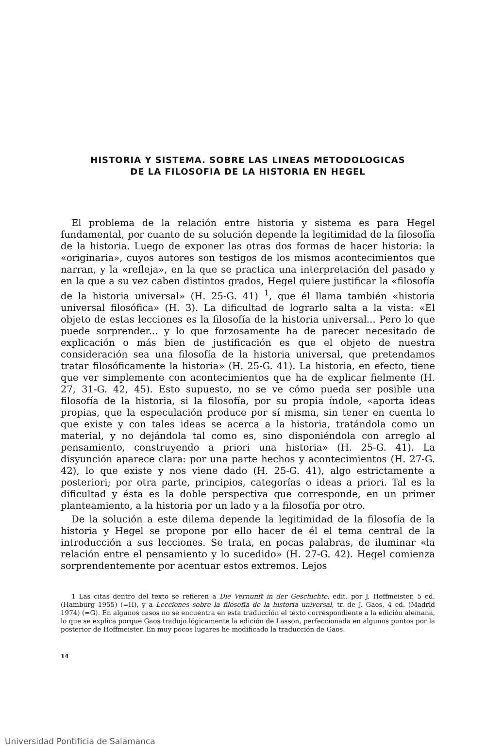HISTORIA Y SISTEMA. SOBRE LAS LINEAS METODOLOGICAS
DE LA FILOSOFIA DE LA HISTORIA EN HEGEL
El problema de la relación entre historia y sistema es para Hegel fundamental, por cuanto de su solución depende la legitimidad de la filosofía de la historia. Luego de exponer las otras dos formas de hacer historia: la «originaria», cuyos autores son testigos de los mismos acontecimientos que narran, y la «refleja», en la que se practica una interpretación del pasado y en la que a su vez caben distintos grados, Hegel quiere justificar la «filosofía de la historia universal» (H. 25-G. 41) <sup>1</sup>, que él llama también «historia universal filosófica» (H. 3). La dificultad de lograrlo salta a la vista: «El objeto de estas lecciones es la filosofía de la historia universal... Pero lo que puede sorprender... y lo que forzosamente ha de parecer necesitado de explicación o más bien de justificación es que el objeto de nuestra consideración sea una filosofía de la historia universal, que pretendamos tratar filosóficamente la historia» (H. 25-G. 41). La historia, en efecto, tiene que ver simplemente con acontecimientos que ha de explicar fielmente (H. 27, 31-G. 42, 45). Esto supuesto, no se ve cómo pueda ser posible una filosofía de la historia, si la filosofía, por su propia índole, «aporta ideas propias, que la especulación produce por sí misma, sin tener en cuenta lo que existe y con tales ideas se acerca a la historia, tratándola como un material, y no dejándola tal como es, sino disponiéndola con arreglo al pensamiento, construyendo a priori una historia» (H. 25-G. 41). La disyunción aparece clara: por una parte hechos y acontecimientos (H. 27-G. 42), lo que existe y nos viene dado (H. 25-G. 41), algo estrictamente a posteriori; por otra parte, principios, categorías o ideas a priori. Tal es la dificultad y ésta es la doble perspectiva que corresponde, en un primer planteamiento, a la historia por un lado y a la filosofía por otro.
De la solución a este dilema depende la legitimidad de la filosofía de la historia y Hegel se propone por ello hacer de él el tema central de la introducción a sus lecciones. Se trata, en pocas palabras, de iluminar «la relación entre el pensamiento y lo sucedido» (H. 27-G. 42). Hegel comienza sorprendentemente por acentuar estos extremos. Lejos
1 Las citas dentro del texto se refieren a Die Vernunft in der Geschichte, edit. por J. Hoffmeister, 5 ed. (Hamburg 1955) (=H), y a Lecciones sobre la filosofía de la historia universal, tr. de J. Gaos, 4 ed. (Madrid 1974) (=G). En algunos casos no se encuentra en esta traducción el texto correspondiente a la edición alemana, lo que se explica porque Gaos tradujo lógicamente la edición de Lasson, perfeccionada en algunos puntos por la posterior de Hoffmeister. En muy pocos lugares he modificado la traducción de Gaos.
14
Universidad Pontificia de Salamanca